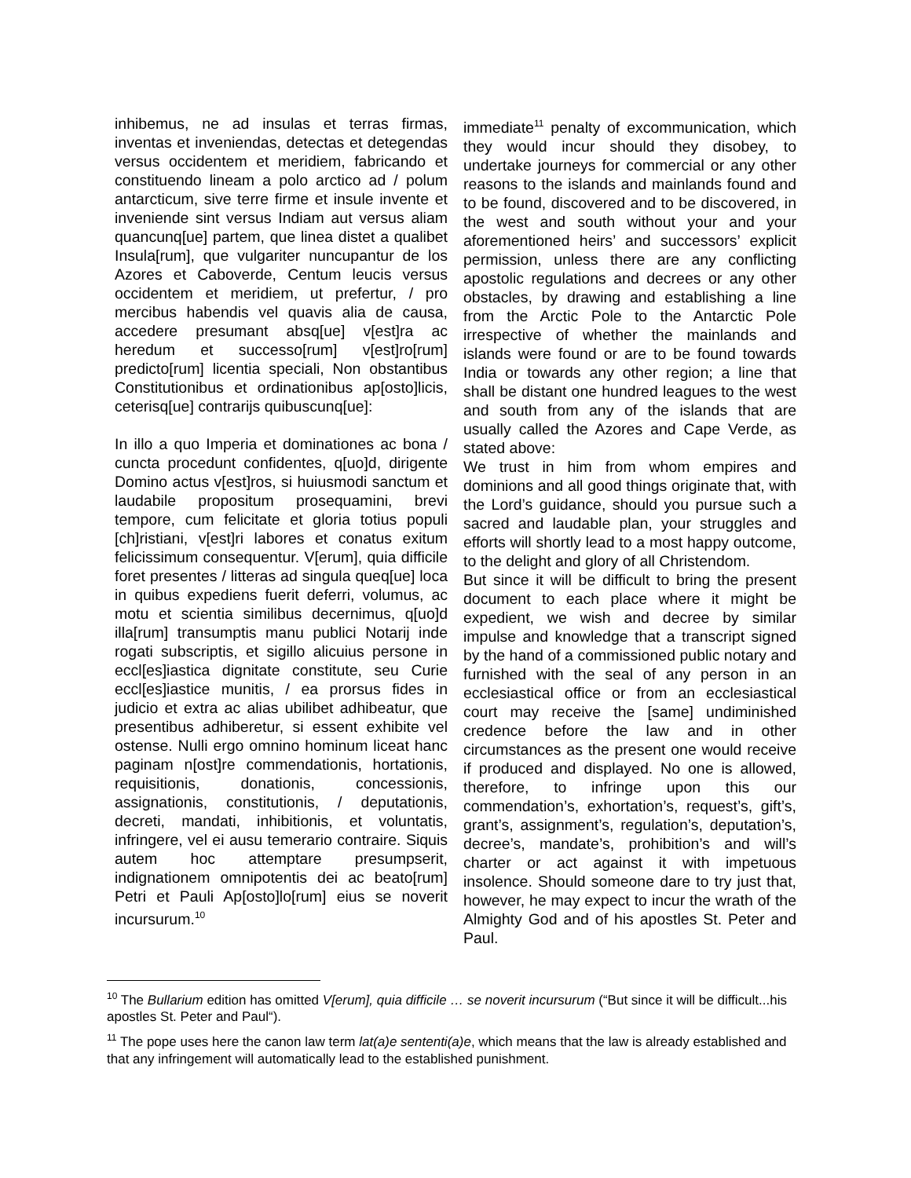inhibemus, ne ad insulas et terras firmas, inventas et inveniendas, detectas et detegendas versus occidentem et meridiem, fabricando et constituendo lineam a polo arctico ad / polum antarcticum, sive terre firme et insule invente et inveniende sint versus Indiam aut versus aliam quancunq[ue] partem, que linea distet a qualibet Insula[rum], que vulgariter nuncupantur de los Azores et Caboverde, Centum leucis versus occidentem et meridiem, ut prefertur, / pro mercibus habendis vel quavis alia de causa, accedere presumant absq[ue] v[est]ra ac heredum et successo[rum] v[est]ro[rum] predicto[rum] licentia speciali, Non obstantibus Constitutionibus et ordinationibus ap[osto]licis, ceterisq[ue] contrarijs quibuscunq[ue]:
In illo a quo Imperia et dominationes ac bona / cuncta procedunt confidentes, q[uo]d, dirigente Domino actus v[est]ros, si huiusmodi sanctum et laudabile propositum prosequamini, brevi tempore, cum felicitate et gloria totius populi [ch]ristiani, v[est]ri labores et conatus exitum felicissimum consequentur. V[erum], quia difficile foret presentes / litteras ad singula queq[ue] loca in quibus expediens fuerit deferri, volumus, ac motu et scientia similibus decernimus, q[uo]d illa[rum] transumptis manu publici Notarij inde rogati subscriptis, et sigillo alicuius persone in eccl[es]iastica dignitate constitute, seu Curie eccl[es]iastice munitis, / ea prorsus fides in judicio et extra ac alias ubilibet adhibeatur, que presentibus adhiberetur, si essent exhibite vel ostense. Nulli ergo omnino hominum liceat hanc paginam n[ost]re commendationis, hortationis, requisitionis, donationis, concessionis, assignationis, constitutionis, / deputationis, decreti, mandati, inhibitionis, et voluntatis, infringere, vel ei ausu temerario contraire. Siquis autem hoc attemptare presumpserit, indignationem omnipotentis dei ac beato[rum] Petri et Pauli Ap[osto]lo[rum] eius se noverit incursurum.<sup>10</sup>
immediate<sup>11</sup> penalty of excommunication, which they would incur should they disobey, to undertake journeys for commercial or any other reasons to the islands and mainlands found and to be found, discovered and to be discovered, in the west and south without your and your aforementioned heirs’ and successors’ explicit permission, unless there are any conflicting apostolic regulations and decrees or any other obstacles, by drawing and establishing a line from the Arctic Pole to the Antarctic Pole irrespective of whether the mainlands and islands were found or are to be found towards India or towards any other region; a line that shall be distant one hundred leagues to the west and south from any of the islands that are usually called the Azores and Cape Verde, as stated above:
We trust in him from whom empires and dominions and all good things originate that, with the Lord’s guidance, should you pursue such a sacred and laudable plan, your struggles and efforts will shortly lead to a most happy outcome, to the delight and glory of all Christendom.
But since it will be difficult to bring the present document to each place where it might be expedient, we wish and decree by similar impulse and knowledge that a transcript signed by the hand of a commissioned public notary and furnished with the seal of any person in an ecclesiastical office or from an ecclesiastical court may receive the [same] undiminished credence before the law and in other circumstances as the present one would receive if produced and displayed. No one is allowed, therefore, to infringe upon this our commendation’s, exhortation’s, request’s, gift’s, grant’s, assignment’s, regulation’s, deputation’s, decree’s, mandate’s, prohibition’s and will’s charter or act against it with impetuous insolence. Should someone dare to try just that, however, he may expect to incur the wrath of the Almighty God and of his apostles St. Peter and Paul.
<sup>10</sup> The Bullarium edition has omitted V[erum], quia difficile … se noverit incursurum (“But since it will be difficult...his apostles St. Peter and Paul“).
<sup>11</sup> The pope uses here the canon law term lat(a)e sententi(a)e, which means that the law is already established and that any infringement will automatically lead to the established punishment.